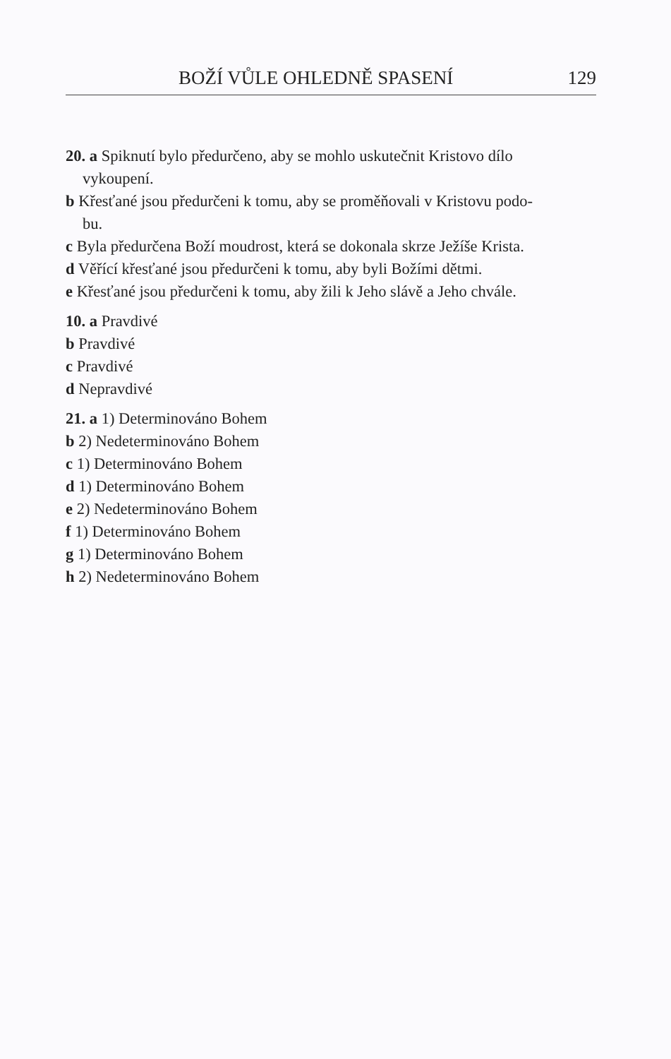BOŽÍ VŮLE OHLEDNĚ SPASENÍ 129
20. a Spiknutí bylo předurčeno, aby se mohlo uskutečnit Kristovo dílo
vykoupení.
b Křesťané jsou předurčeni k tomu, aby se proměňovali v Kristovu podo-
bu.
c Byla předurčena Boží moudrost, která se dokonala skrze Ježíše Krista.
d Věřící křesťané jsou předurčeni k tomu, aby byli Božími dětmi.
e Křesťané jsou předurčeni k tomu, aby žili k Jeho slávě a Jeho chvále.
10. a Pravdivé
b Pravdivé
c Pravdivé
d Nepravdivé
21. a 1) Determinováno Bohem
b 2) Nedeterminováno Bohem
c 1) Determinováno Bohem
d 1) Determinováno Bohem
e 2) Nedeterminováno Bohem
f 1) Determinováno Bohem
g 1) Determinováno Bohem
h 2) Nedeterminováno Bohem